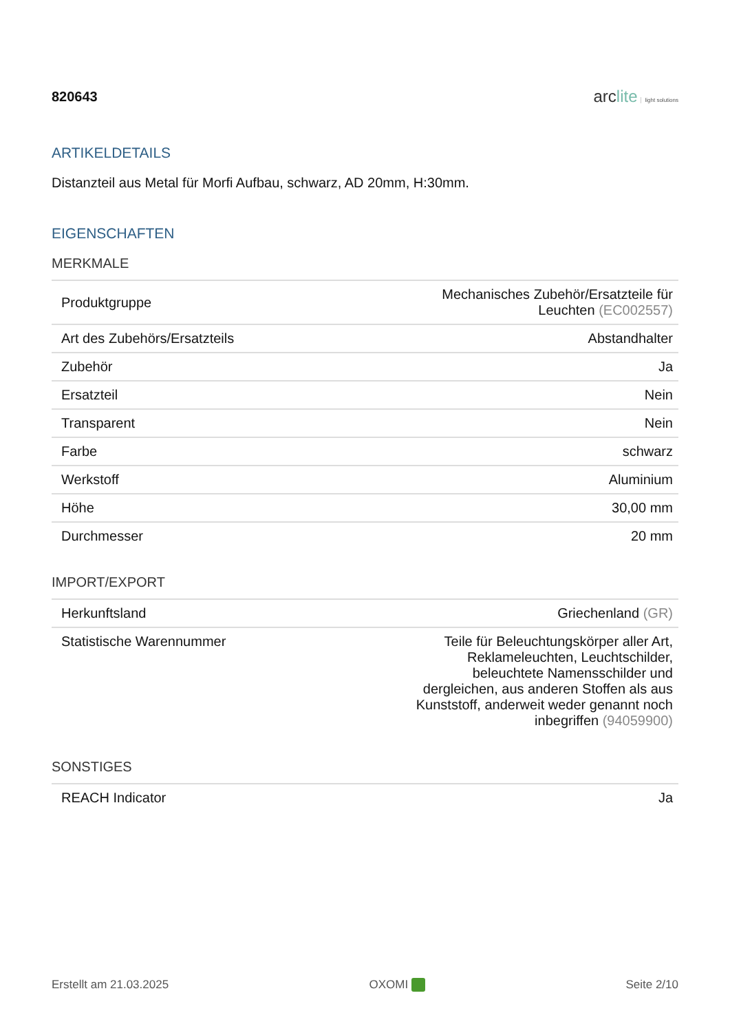820643
arclite light solutions
ARTIKELDETAILS
Distanzteil aus Metal für Morfi Aufbau, schwarz, AD 20mm, H:30mm.
EIGENSCHAFTEN
MERKMALE
| Produktgruppe | Mechanisches Zubehör/Ersatzteile für Leuchten (EC002557) |
| Art des Zubehörs/Ersatzteils | Abstandhalter |
| Zubehör | Ja |
| Ersatzteil | Nein |
| Transparent | Nein |
| Farbe | schwarz |
| Werkstoff | Aluminium |
| Höhe | 30,00 mm |
| Durchmesser | 20 mm |
IMPORT/EXPORT
| Herkunftsland | Griechenland (GR) |
| Statistische Warennummer | Teile für Beleuchtungskörper aller Art, Reklameleuchten, Leuchtschilder, beleuchtete Namensschilder und dergleichen, aus anderen Stoffen als aus Kunststoff, anderweit weder genannt noch inbegriffen (94059900) |
SONSTIGES
| REACH Indicator | Ja |
Erstellt am 21.03.2025 OXOMI Seite 2/10